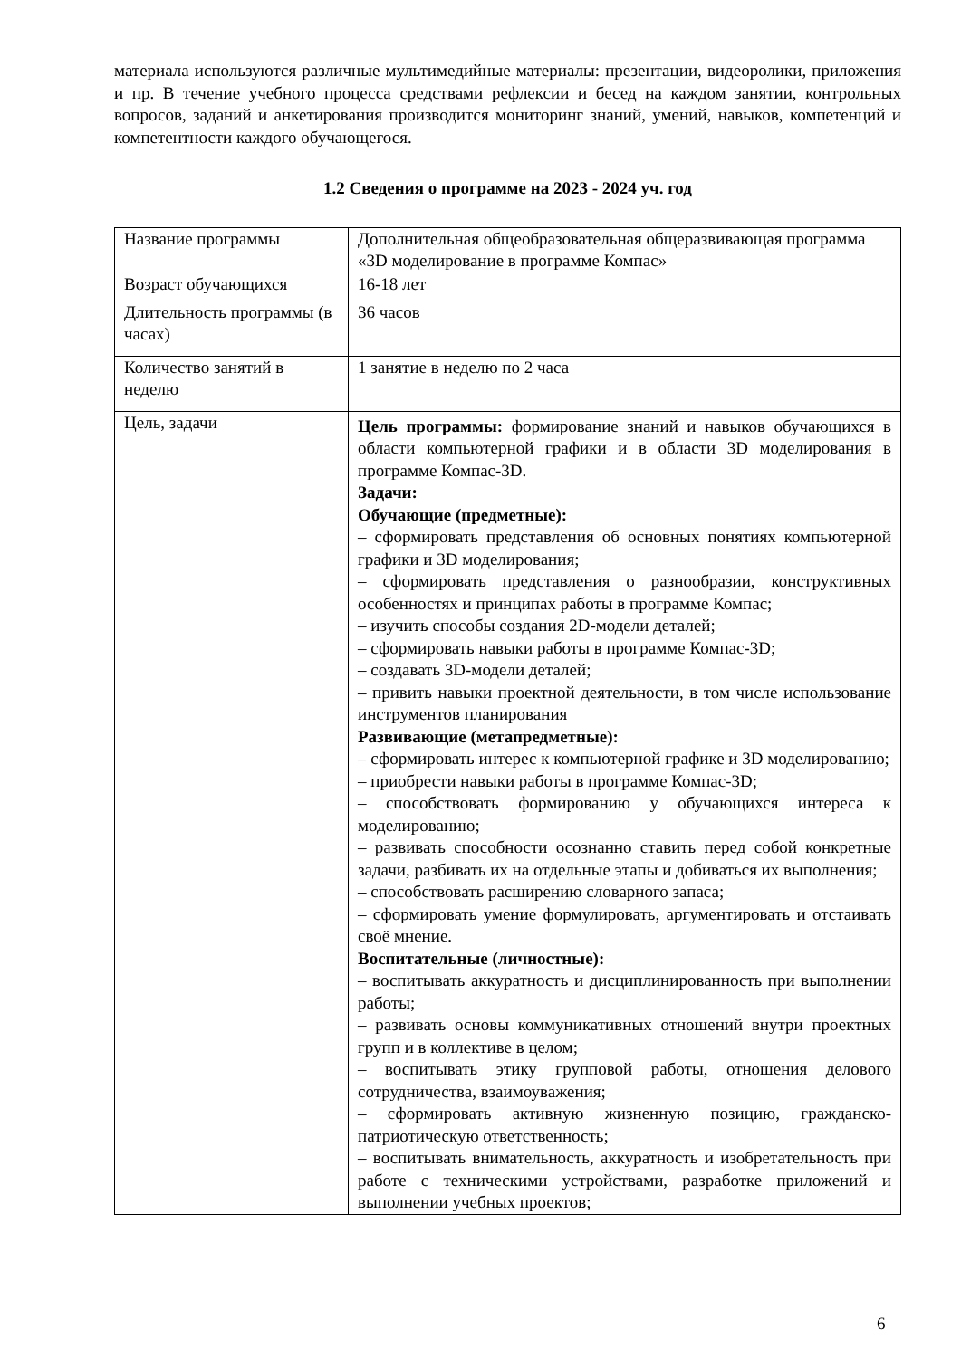материала используются различные мультимедийные материалы: презентации, видеоролики, приложения и пр. В течение учебного процесса средствами рефлексии и бесед на каждом занятии, контрольных вопросов, заданий и анкетирования производится мониторинг знаний, умений, навыков, компетенций и компетентности каждого обучающегося.
1.2 Сведения о программе на 2023 - 2024 уч. год
| Название программы | Дополнительная общеобразовательная общеразвивающая программа «3D моделирование в программе Компас» |
| Возраст обучающихся | 16-18 лет |
| Длительность программы (в часах) | 36 часов |
| Количество занятий в неделю | 1 занятие в неделю по 2 часа |
| Цель, задачи | Цель программы: формирование знаний и навыков обучающихся в области компьютерной графики и в области 3D моделирования в программе Компас-3D. Задачи: Обучающие (предметные): – сформировать представления об основных понятиях компьютерной графики и 3D моделирования; – сформировать представления о разнообразии, конструктивных особенностях и принципах работы в программе Компас; – изучить способы создания 2D-модели деталей; – сформировать навыки работы в программе Компас-3D; – создавать 3D-модели деталей; – привить навыки проектной деятельности, в том числе использование инструментов планирования Развивающие (метапредметные): – сформировать интерес к компьютерной графике и 3D моделированию; – приобрести навыки работы в программе Компас-3D; – способствовать формированию у обучающихся интереса к моделированию; – развивать способности осознанно ставить перед собой конкретные задачи, разбивать их на отдельные этапы и добиваться их выполнения; – способствовать расширению словарного запаса; – сформировать умение формулировать, аргументировать и отстаивать своё мнение. Воспитательные (личностные): – воспитывать аккуратность и дисциплинированность при выполнении работы; – развивать основы коммуникативных отношений внутри проектных групп и в коллективе в целом; – воспитывать этику групповой работы, отношения делового сотрудничества, взаимоуважения; – сформировать активную жизненную позицию, гражданско-патриотическую ответственность; – воспитывать внимательность, аккуратность и изобретательность при работе с техническими устройствами, разработке приложений и выполнении учебных проектов; |
6